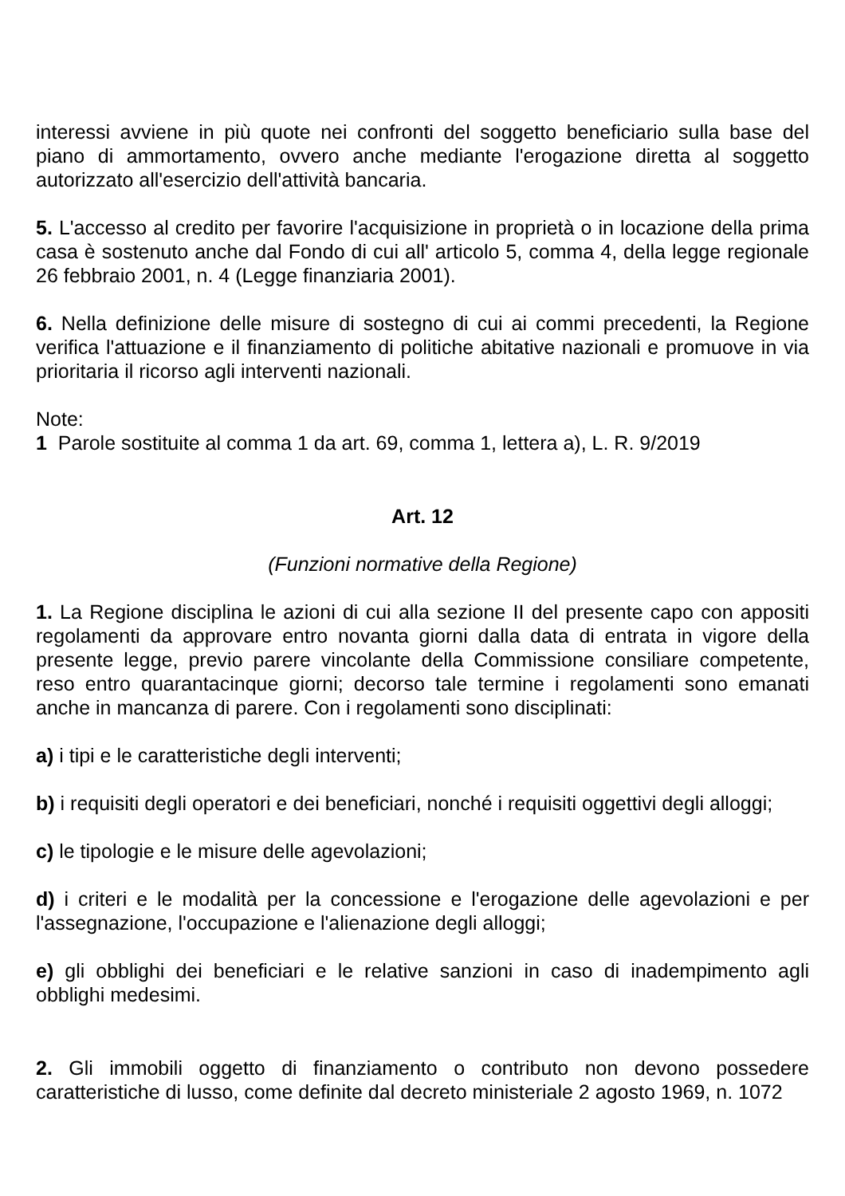interessi avviene in più quote nei confronti del soggetto beneficiario sulla base del piano di ammortamento, ovvero anche mediante l'erogazione diretta al soggetto autorizzato all'esercizio dell'attività bancaria.
5. L'accesso al credito per favorire l'acquisizione in proprietà o in locazione della prima casa è sostenuto anche dal Fondo di cui all' articolo 5, comma 4, della legge regionale 26 febbraio 2001, n. 4 (Legge finanziaria 2001).
6. Nella definizione delle misure di sostegno di cui ai commi precedenti, la Regione verifica l'attuazione e il finanziamento di politiche abitative nazionali e promuove in via prioritaria il ricorso agli interventi nazionali.
Note:
1 Parole sostituite al comma 1 da art. 69, comma 1, lettera a), L. R. 9/2019
Art. 12
(Funzioni normative della Regione)
1. La Regione disciplina le azioni di cui alla sezione II del presente capo con appositi regolamenti da approvare entro novanta giorni dalla data di entrata in vigore della presente legge, previo parere vincolante della Commissione consiliare competente, reso entro quarantacinque giorni; decorso tale termine i regolamenti sono emanati anche in mancanza di parere. Con i regolamenti sono disciplinati:
a) i tipi e le caratteristiche degli interventi;
b) i requisiti degli operatori e dei beneficiari, nonché i requisiti oggettivi degli alloggi;
c) le tipologie e le misure delle agevolazioni;
d) i criteri e le modalità per la concessione e l'erogazione delle agevolazioni e per l'assegnazione, l'occupazione e l'alienazione degli alloggi;
e) gli obblighi dei beneficiari e le relative sanzioni in caso di inadempimento agli obblighi medesimi.
2. Gli immobili oggetto di finanziamento o contributo non devono possedere caratteristiche di lusso, come definite dal decreto ministeriale 2 agosto 1969, n. 1072